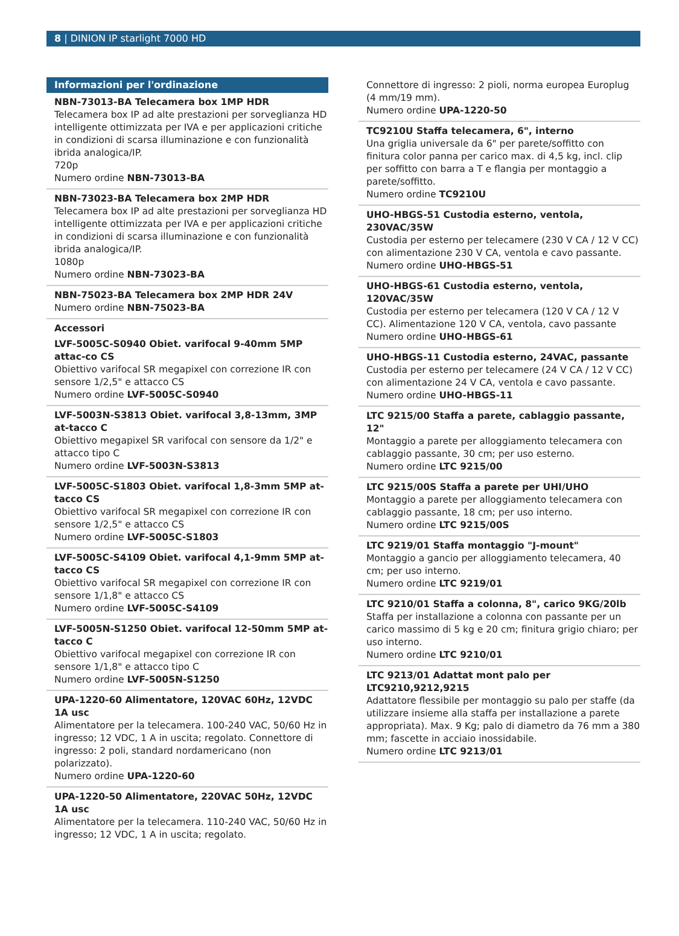8 | DINION IP starlight 7000 HD
Informazioni per l'ordinazione
NBN-73013-BA Telecamera box 1MP HDR
Telecamera box IP ad alte prestazioni per sorveglianza HD intelligente ottimizzata per IVA e per applicazioni critiche in condizioni di scarsa illuminazione e con funzionalità ibrida analogica/IP.
720p
Numero ordine NBN-73013-BA
NBN-73023-BA Telecamera box 2MP HDR
Telecamera box IP ad alte prestazioni per sorveglianza HD intelligente ottimizzata per IVA e per applicazioni critiche in condizioni di scarsa illuminazione e con funzionalità ibrida analogica/IP.
1080p
Numero ordine NBN-73023-BA
NBN-75023-BA Telecamera box 2MP HDR 24V
Numero ordine NBN-75023-BA
Accessori
LVF-5005C-S0940 Obiet. varifocal 9-40mm 5MP attac-co CS
Obiettivo varifocal SR megapixel con correzione IR con sensore 1/2,5" e attacco CS
Numero ordine LVF-5005C-S0940
LVF-5003N-S3813 Obiet. varifocal 3,8-13mm, 3MP at-tacco C
Obiettivo megapixel SR varifocal con sensore da 1/2" e attacco tipo C
Numero ordine LVF-5003N-S3813
LVF-5005C-S1803 Obiet. varifocal 1,8-3mm 5MP at-tacco CS
Obiettivo varifocal SR megapixel con correzione IR con sensore 1/2,5" e attacco CS
Numero ordine LVF-5005C-S1803
LVF-5005C-S4109 Obiet. varifocal 4,1-9mm 5MP at-tacco CS
Obiettivo varifocal SR megapixel con correzione IR con sensore 1/1,8" e attacco CS
Numero ordine LVF-5005C-S4109
LVF-5005N-S1250 Obiet. varifocal 12-50mm 5MP at-tacco C
Obiettivo varifocal megapixel con correzione IR con sensore 1/1,8" e attacco tipo C
Numero ordine LVF-5005N-S1250
UPA-1220-60 Alimentatore, 120VAC 60Hz, 12VDC 1A usc
Alimentatore per la telecamera. 100-240 VAC, 50/60 Hz in ingresso; 12 VDC, 1 A in uscita; regolato. Connettore di ingresso: 2 poli, standard nordamericano (non polarizzato).
Numero ordine UPA-1220-60
UPA-1220-50 Alimentatore, 220VAC 50Hz, 12VDC 1A usc
Alimentatore per la telecamera. 110-240 VAC, 50/60 Hz in ingresso; 12 VDC, 1 A in uscita; regolato.
Connettore di ingresso: 2 pioli, norma europea Europlug (4 mm/19 mm).
Numero ordine UPA-1220-50
TC9210U Staffa telecamera, 6", interno
Una griglia universale da 6" per parete/soffitto con finitura color panna per carico max. di 4,5 kg, incl. clip per soffitto con barra a T e flangia per montaggio a parete/soffitto.
Numero ordine TC9210U
UHO-HBGS-51 Custodia esterno, ventola, 230VAC/35W
Custodia per esterno per telecamere (230 V CA / 12 V CC) con alimentazione 230 V CA, ventola e cavo passante.
Numero ordine UHO-HBGS-51
UHO-HBGS-61 Custodia esterno, ventola, 120VAC/35W
Custodia per esterno per telecamera (120 V CA / 12 V CC). Alimentazione 120 V CA, ventola, cavo passante
Numero ordine UHO-HBGS-61
UHO-HBGS-11 Custodia esterno, 24VAC, passante
Custodia per esterno per telecamere (24 V CA / 12 V CC) con alimentazione 24 V CA, ventola e cavo passante.
Numero ordine UHO-HBGS-11
LTC 9215/00 Staffa a parete, cablaggio passante, 12"
Montaggio a parete per alloggiamento telecamera con cablaggio passante, 30 cm; per uso esterno.
Numero ordine LTC 9215/00
LTC 9215/00S Staffa a parete per UHI/UHO
Montaggio a parete per alloggiamento telecamera con cablaggio passante, 18 cm; per uso interno.
Numero ordine LTC 9215/00S
LTC 9219/01 Staffa montaggio "J-mount"
Montaggio a gancio per alloggiamento telecamera, 40 cm; per uso interno.
Numero ordine LTC 9219/01
LTC 9210/01 Staffa a colonna, 8", carico 9KG/20lb
Staffa per installazione a colonna con passante per un carico massimo di 5 kg e 20 cm; finitura grigio chiaro; per uso interno.
Numero ordine LTC 9210/01
LTC 9213/01 Adattat mont palo per LTC9210,9212,9215
Adattatore flessibile per montaggio su palo per staffe (da utilizzare insieme alla staffa per installazione a parete appropriata). Max. 9 Kg; palo di diametro da 76 mm a 380 mm; fascette in acciaio inossidabile.
Numero ordine LTC 9213/01